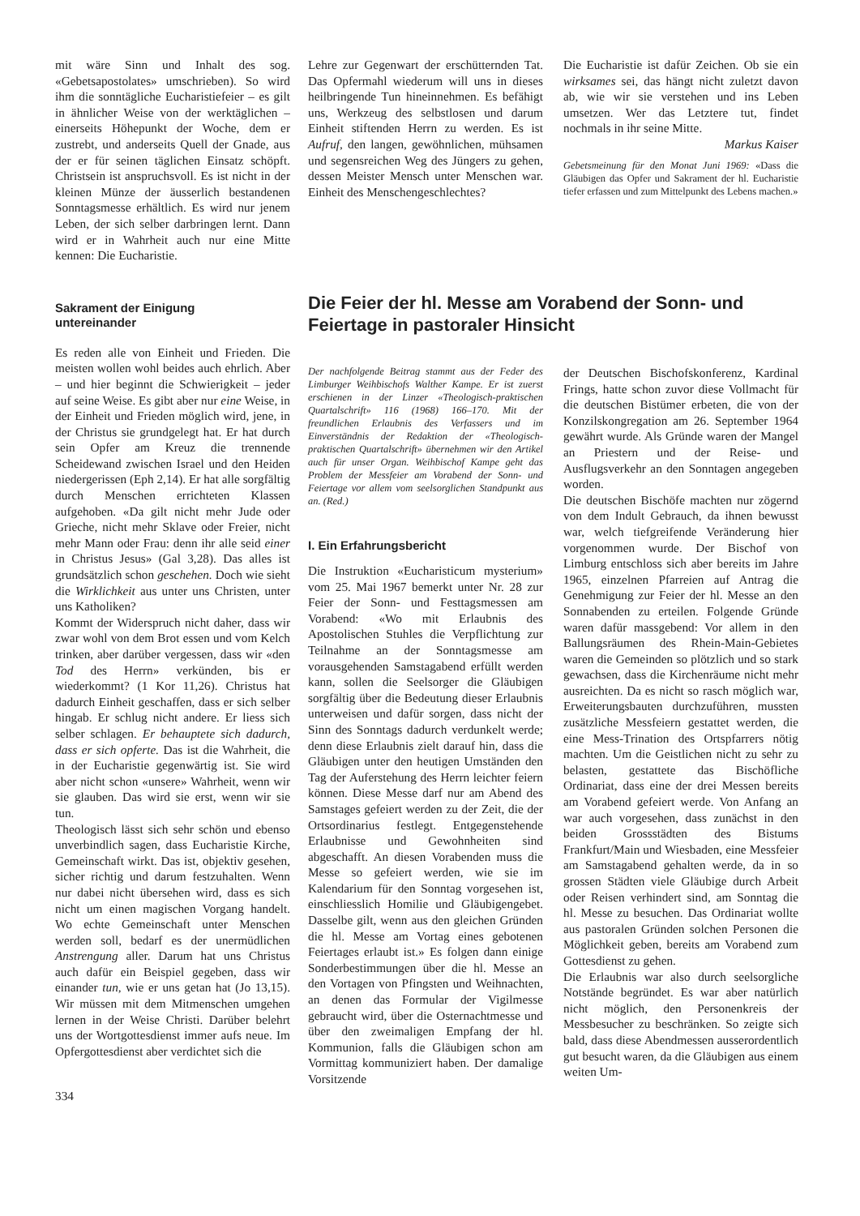mit wäre Sinn und Inhalt des sog. «Gebetsapostolates» umschrieben). So wird ihm die sonntägliche Eucharistiefeier – es gilt in ähnlicher Weise von der werktäglichen – einerseits Höhepunkt der Woche, dem er zustrebt, und anderseits Quell der Gnade, aus der er für seinen täglichen Einsatz schöpft. Christsein ist anspruchsvoll. Es ist nicht in der kleinen Münze der äusserlich bestandenen Sonntagsmesse erhältlich. Es wird nur jenem Leben, der sich selber darbringen lernt. Dann wird er in Wahrheit auch nur eine Mitte kennen: Die Eucharistie.
Sakrament der Einigung
untereinander
Es reden alle von Einheit und Frieden. Die meisten wollen wohl beides auch ehrlich. Aber – und hier beginnt die Schwierigkeit – jeder auf seine Weise. Es gibt aber nur eine Weise, in der Einheit und Frieden möglich wird, jene, in der Christus sie grundgelegt hat. Er hat durch sein Opfer am Kreuz die trennende Scheidewand zwischen Israel und den Heiden niedergerissen (Eph 2,14). Er hat alle sorgfältig durch Menschen errichteten Klassen aufgehoben. «Da gilt nicht mehr Jude oder Grieche, nicht mehr Sklave oder Freier, nicht mehr Mann oder Frau: denn ihr alle seid einer in Christus Jesus» (Gal 3,28). Das alles ist grundsätzlich schon geschehen. Doch wie sieht die Wirklichkeit aus unter uns Christen, unter uns Katholiken?
Kommt der Widerspruch nicht daher, dass wir zwar wohl von dem Brot essen und vom Kelch trinken, aber darüber vergessen, dass wir «den Tod des Herrn» verkünden, bis er wiederkommt? (1 Kor 11,26). Christus hat dadurch Einheit geschaffen, dass er sich selber hingab. Er schlug nicht andere. Er liess sich selber schlagen. Er behauptete sich dadurch, dass er sich opferte. Das ist die Wahrheit, die in der Eucharistie gegenwärtig ist. Sie wird aber nicht schon «unsere» Wahrheit, wenn wir sie glauben. Das wird sie erst, wenn wir sie tun.
Theologisch lässt sich sehr schön und ebenso unverbindlich sagen, dass Eucharistie Kirche, Gemeinschaft wirkt. Das ist, objektiv gesehen, sicher richtig und darum festzuhalten. Wenn nur dabei nicht übersehen wird, dass es sich nicht um einen magischen Vorgang handelt. Wo echte Gemeinschaft unter Menschen werden soll, bedarf es der unermüdlichen Anstrengung aller. Darum hat uns Christus auch dafür ein Beispiel gegeben, dass wir einander tun, wie er uns getan hat (Jo 13,15). Wir müssen mit dem Mitmenschen umgehen lernen in der Weise Christi. Darüber belehrt uns der Wortgottesdienst immer aufs neue. Im Opfergottesdienst aber verdichtet sich die
334
Lehre zur Gegenwart der erschütternden Tat. Das Opfermahl wiederum will uns in dieses heilbringende Tun hineinnehmen. Es befähigt uns, Werkzeug des selbstlosen und darum Einheit stiftenden Herrn zu werden. Es ist Aufruf, den langen, gewöhnlichen, mühsamen und segensreichen Weg des Jüngers zu gehen, dessen Meister Mensch unter Menschen war. Einheit des Menschengeschlechtes?
Die Eucharistie ist dafür Zeichen. Ob sie ein wirksames sei, das hängt nicht zuletzt davon ab, wie wir sie verstehen und ins Leben umsetzen. Wer das Letztere tut, findet nochmals in ihr seine Mitte.
Markus Kaiser
Gebetsmeinung für den Monat Juni 1969: «Dass die Gläubigen das Opfer und Sakrament der hl. Eucharistie tiefer erfassen und zum Mittelpunkt des Lebens machen.»
Die Feier der hl. Messe am Vorabend der Sonn- und Feiertage in pastoraler Hinsicht
Der nachfolgende Beitrag stammt aus der Feder des Limburger Weihbischofs Walther Kampe. Er ist zuerst erschienen in der Linzer «Theologisch-praktischen Quartalschrift» 116 (1968) 166–170. Mit der freundlichen Erlaubnis des Verfassers und im Einverständnis der Redaktion der «Theologisch-praktischen Quartalschrift» übernehmen wir den Artikel auch für unser Organ. Weihbischof Kampe geht das Problem der Messfeier am Vorabend der Sonn- und Feiertage vor allem vom seelsorglichen Standpunkt aus an. (Red.)
I. Ein Erfahrungsbericht
Die Instruktion «Eucharisticum mysterium» vom 25. Mai 1967 bemerkt unter Nr. 28 zur Feier der Sonn- und Festtagsmessen am Vorabend: «Wo mit Erlaubnis des Apostolischen Stuhles die Verpflichtung zur Teilnahme an der Sonntagsmesse am vorausgehenden Samstagabend erfüllt werden kann, sollen die Seelsorger die Gläubigen sorgfältig über die Bedeutung dieser Erlaubnis unterweisen und dafür sorgen, dass nicht der Sinn des Sonntags dadurch verdunkelt werde; denn diese Erlaubnis zielt darauf hin, dass die Gläubigen unter den heutigen Umständen den Tag der Auferstehung des Herrn leichter feiern können. Diese Messe darf nur am Abend des Samstages gefeiert werden zu der Zeit, die der Ortsordinarius festlegt. Entgegenstehende Erlaubnisse und Gewohnheiten sind abgeschafft. An diesen Vorabenden muss die Messe so gefeiert werden, wie sie im Kalendarium für den Sonntag vorgesehen ist, einschliesslich Homilie und Gläubigengebet. Dasselbe gilt, wenn aus den gleichen Gründen die hl. Messe am Vortag eines gebotenen Feiertages erlaubt ist.» Es folgen dann einige Sonderbestimmungen über die hl. Messe an den Vortagen von Pfingsten und Weihnachten, an denen das Formular der Vigilmesse gebraucht wird, über die Osternachtmesse und über den zweimaligen Empfang der hl. Kommunion, falls die Gläubigen schon am Vormittag kommuniziert haben. Der damalige Vorsitzende
der Deutschen Bischofskonferenz, Kardinal Frings, hatte schon zuvor diese Vollmacht für die deutschen Bistümer erbeten, die von der Konzilskongregation am 26. September 1964 gewährt wurde. Als Gründe waren der Mangel an Priestern und der Reise- und Ausflugsverkehr an den Sonntagen angegeben worden.
Die deutschen Bischöfe machten nur zögernd von dem Indult Gebrauch, da ihnen bewusst war, welch tiefgreifende Veränderung hier vorgenommen wurde. Der Bischof von Limburg entschloss sich aber bereits im Jahre 1965, einzelnen Pfarreien auf Antrag die Genehmigung zur Feier der hl. Messe an den Sonnabenden zu erteilen. Folgende Gründe waren dafür massgebend: Vor allem in den Ballungsräumen des Rhein-Main-Gebietes waren die Gemeinden so plötzlich und so stark gewachsen, dass die Kirchenräume nicht mehr ausreichten. Da es nicht so rasch möglich war, Erweiterungsbauten durchzuführen, mussten zusätzliche Messfeiern gestattet werden, die eine Mess-Trination des Ortspfarrers nötig machten. Um die Geistlichen nicht zu sehr zu belasten, gestattete das Bischöfliche Ordinariat, dass eine der drei Messen bereits am Vorabend gefeiert werde. Von Anfang an war auch vorgesehen, dass zunächst in den beiden Grossstädten des Bistums Frankfurt/Main und Wiesbaden, eine Messfeier am Samstagabend gehalten werde, da in so grossen Städten viele Gläubige durch Arbeit oder Reisen verhindert sind, am Sonntag die hl. Messe zu besuchen. Das Ordinariat wollte aus pastoralen Gründen solchen Personen die Möglichkeit geben, bereits am Vorabend zum Gottesdienst zu gehen.
Die Erlaubnis war also durch seelsorgliche Notstände begründet. Es war aber natürlich nicht möglich, den Personenkreis der Messbesucher zu beschränken. So zeigte sich bald, dass diese Abendmessen ausserordentlich gut besucht waren, da die Gläubigen aus einem weiten Um-